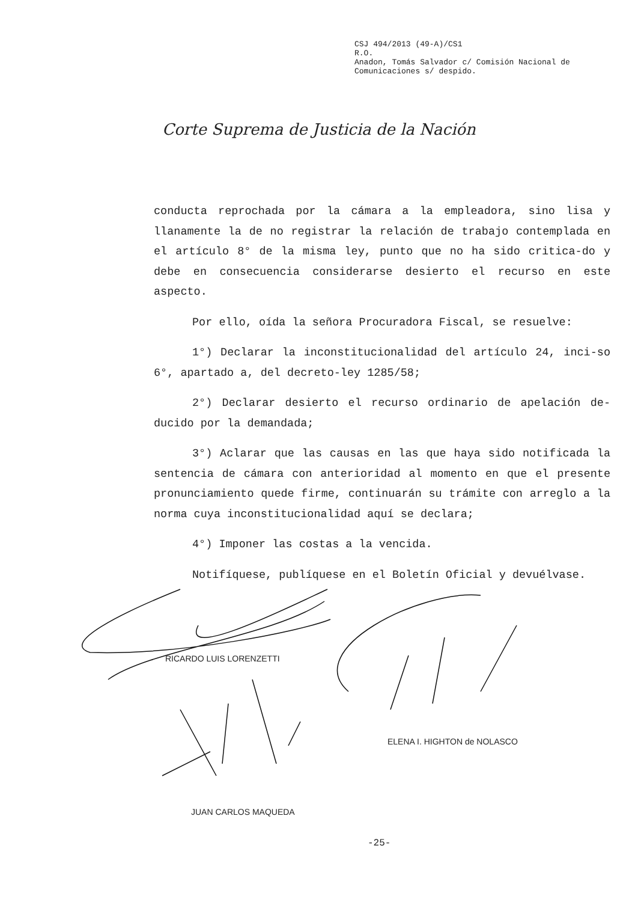CSJ 494/2013 (49-A)/CS1
R.O.
Anadon, Tomás Salvador c/ Comisión Nacional de
Comunicaciones s/ despido.
Corte Suprema de Justicia de la Nación
conducta reprochada por la cámara a la empleadora, sino lisa y llanamente la de no registrar la relación de trabajo contemplada en el artículo 8° de la misma ley, punto que no ha sido critica-do y debe en consecuencia considerarse desierto el recurso en este aspecto.
Por ello, oída la señora Procuradora Fiscal, se resuelve:
1°) Declarar la inconstitucionalidad del artículo 24, inci-so 6°, apartado a, del decreto-ley 1285/58;
2°) Declarar desierto el recurso ordinario de apelación de-ducido por la demandada;
3°) Aclarar que las causas en las que haya sido notificada la sentencia de cámara con anterioridad al momento en que el presente pronunciamiento quede firme, continuarán su trámite con arreglo a la norma cuya inconstitucionalidad aquí se declara;
4°) Imponer las costas a la vencida.
Notifíquese, publíquese en el Boletín Oficial y devuélvase.
RICARDO LUIS LORENZETTI
ELENA I. HIGHTON de NOLASCO
JUAN CARLOS MAQUEDA
-25-